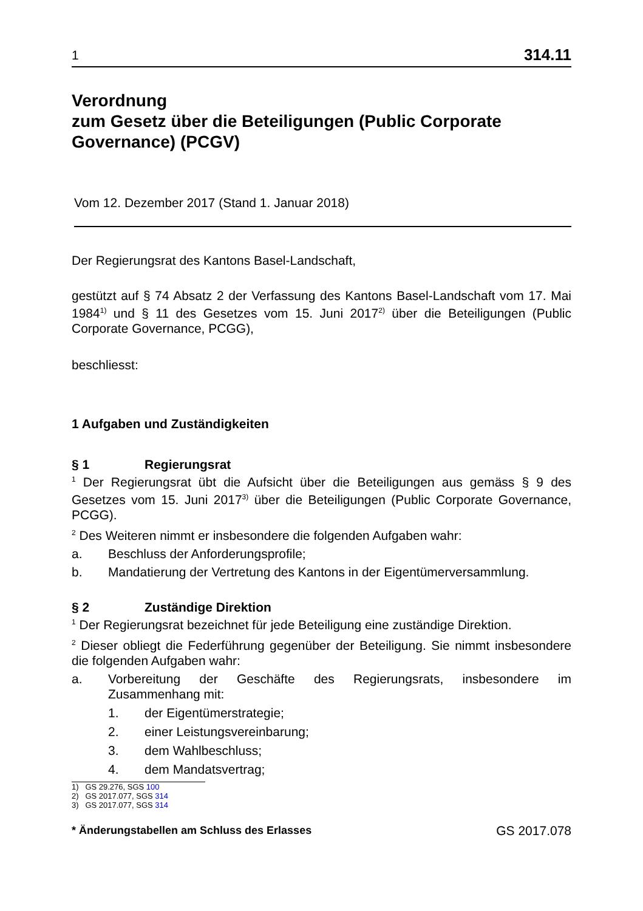1 314.11
Verordnung
zum Gesetz über die Beteiligungen (Public Corporate Governance) (PCGV)
Vom 12. Dezember 2017 (Stand 1. Januar 2018)
Der Regierungsrat des Kantons Basel-Landschaft,
gestützt auf § 74 Absatz 2 der Verfassung des Kantons Basel-Landschaft vom 17. Mai 1984<sup>1)</sup> und § 11 des Gesetzes vom 15. Juni 2017<sup>2)</sup> über die Beteiligungen (Public Corporate Governance, PCGG),
beschliesst:
1 Aufgaben und Zuständigkeiten
§ 1 Regierungsrat
<sup>1</sup> Der Regierungsrat übt die Aufsicht über die Beteiligungen aus gemäss § 9 des Gesetzes vom 15. Juni 2017<sup>3)</sup> über die Beteiligungen (Public Corporate Governance, PCGG).
<sup>2</sup> Des Weiteren nimmt er insbesondere die folgenden Aufgaben wahr:
a. Beschluss der Anforderungsprofile;
b. Mandatierung der Vertretung des Kantons in der Eigentümerversammlung.
§ 2 Zuständige Direktion
<sup>1</sup> Der Regierungsrat bezeichnet für jede Beteiligung eine zuständige Direktion.
<sup>2</sup> Dieser obliegt die Federführung gegenüber der Beteiligung. Sie nimmt insbesondere die folgenden Aufgaben wahr:
a. Vorbereitung der Geschäfte des Regierungsrats, insbesondere im Zusammenhang mit:
1. der Eigentümerstrategie;
2. einer Leistungsvereinbarung;
3. dem Wahlbeschluss;
4. dem Mandatsvertrag;
1) GS 29.276, SGS 100
2) GS 2017.077, SGS 314
3) GS 2017.077, SGS 314
* Änderungstabellen am Schluss des Erlasses GS 2017.078